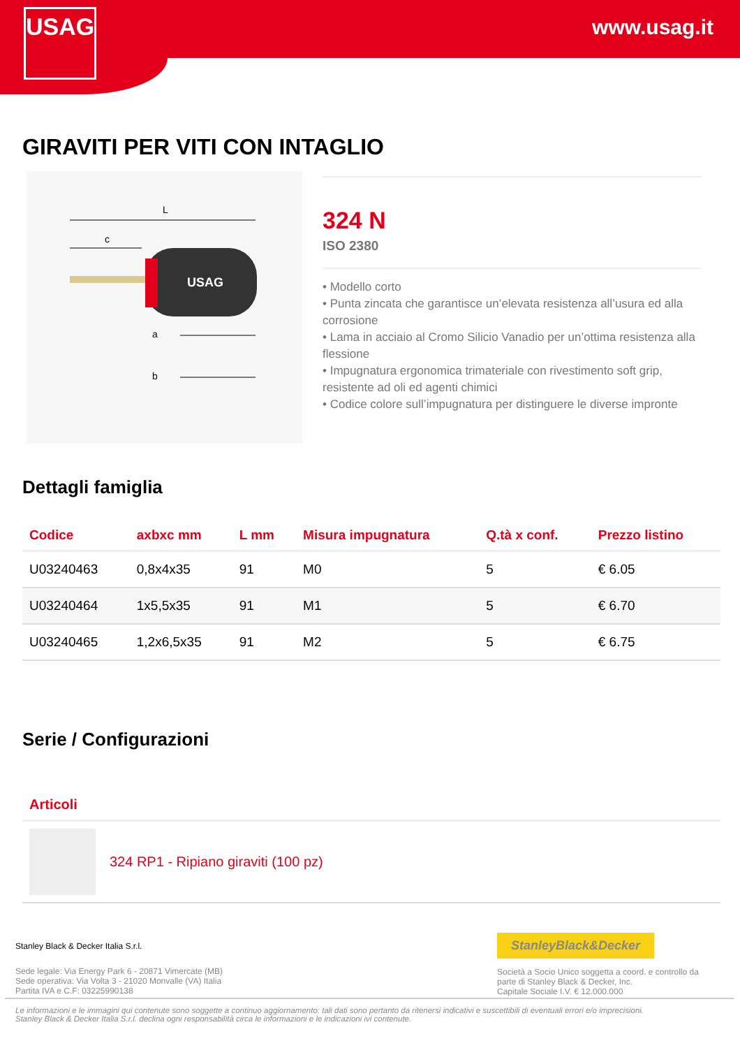www.usag.it
USAG
GIRAVITI PER VITI CON INTAGLIO
L
c
USAG
a
b
324 N
ISO 2380
• Modello corto
• Punta zincata che garantisce un’elevata resistenza all’usura ed alla corrosione
• Lama in acciaio al Cromo Silicio Vanadio per un’ottima resistenza alla flessione
• Impugnatura ergonomica trimateriale con rivestimento soft grip, resistente ad oli ed agenti chimici
• Codice colore sull’impugnatura per distinguere le diverse impronte
Dettagli famiglia
| Codice | axbxc mm | L mm | Misura impugnatura | Q.tà x conf. | Prezzo listino |
| --- | --- | --- | --- | --- | --- |
| U03240463 | 0,8x4x35 | 91 | M0 | 5 | € 6.05 |
| U03240464 | 1x5,5x35 | 91 | M1 | 5 | € 6.70 |
| U03240465 | 1,2x6,5x35 | 91 | M2 | 5 | € 6.75 |
Serie / Configurazioni
Articoli
324 RP1 - Ripiano giraviti (100 pz)
Stanley Black & Decker Italia S.r.l.
Sede legale: Via Energy Park 6 - 20871 Vimercate (MB)
Sede operativa: Via Volta 3 - 21020 Monvalle (VA) Italia
Partita IVA e C.F: 03225990138
StanleyBlack&Decker
Società a Socio Unico soggetta a coord. e controllo da parte di Stanley Black & Decker, Inc.
Capitale Sociale I.V. € 12.000.000
Le informazioni e le immagini qui contenute sono soggette a continuo aggiornamento: tali dati sono pertanto da ritenersi indicativi e suscettibili di eventuali errori e/o imprecisioni.
Stanley Black & Decker Italia S.r.l. declina ogni responsabilità circa le informazioni e le indicazioni ivi contenute.